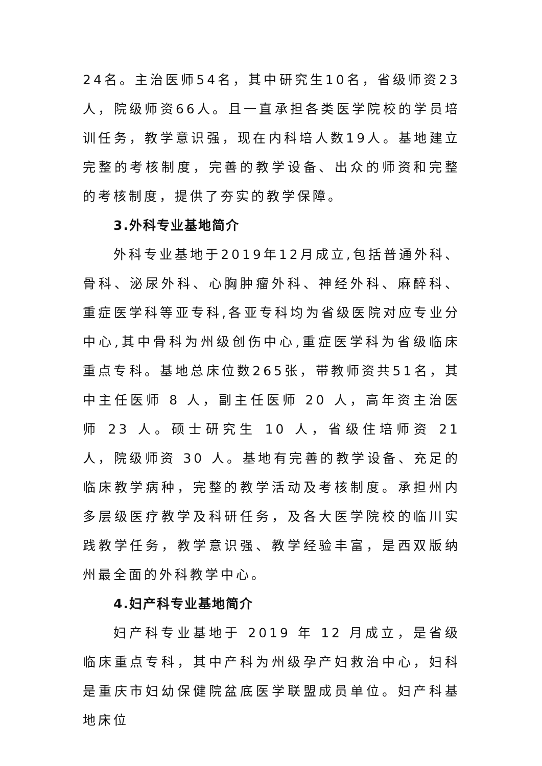24名。主治医师54名，其中研究生10名，省级师资23人，院级师资66人。且一直承担各类医学院校的学员培训任务，教学意识强，现在内科培人数19人。基地建立完整的考核制度，完善的教学设备、出众的师资和完整的考核制度，提供了夯实的教学保障。
3.外科专业基地简介
外科专业基地于2019年12月成立,包括普通外科、骨科、泌尿外科、心胸肿瘤外科、神经外科、麻醉科、重症医学科等亚专科,各亚专科均为省级医院对应专业分中心,其中骨科为州级创伤中心,重症医学科为省级临床重点专科。基地总床位数265张，带教师资共51名，其中主任医师 8 人，副主任医师 20 人，高年资主治医师 23 人。硕士研究生 10 人，省级住培师资 21 人，院级师资 30 人。基地有完善的教学设备、充足的临床教学病种，完整的教学活动及考核制度。承担州内多层级医疗教学及科研任务，及各大医学院校的临川实践教学任务，教学意识强、教学经验丰富，是西双版纳州最全面的外科教学中心。
4.妇产科专业基地简介
妇产科专业基地于 2019 年 12 月成立，是省级临床重点专科，其中产科为州级孕产妇救治中心，妇科是重庆市妇幼保健院盆底医学联盟成员单位。妇产科基地床位